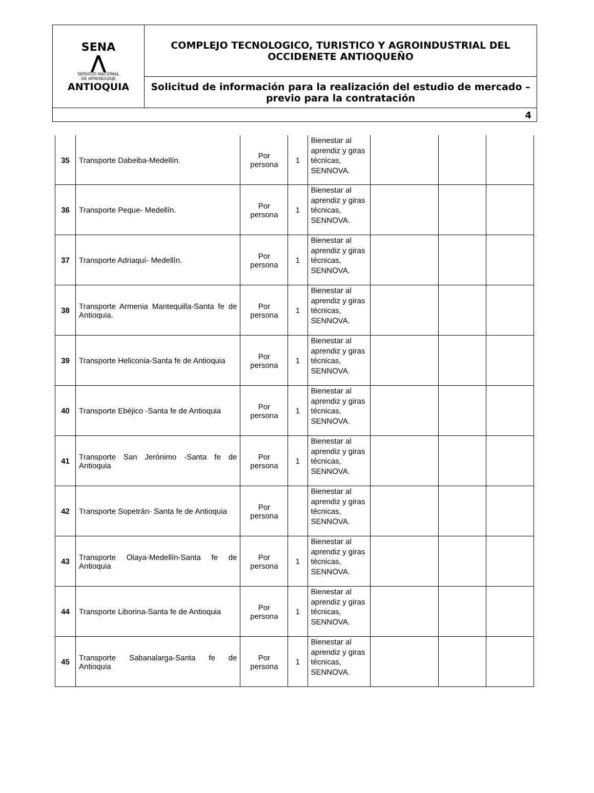| SENA ⋀ SERVICIO NACIONAL DE APRENDIZAJE ANTIOQUIA | COMPLEJO TECNOLOGICO, TURISTICO Y AGROINDUSTRIAL DEL OCCIDENETE ANTIOQUEÑO |
| | Solicitud de información para la realización del estudio de mercado – previo para la contratación |
| 4 | |
| 35 | Transporte Dabeiba-Medellín. | Por persona | 1 | Bienestar al aprendiz y giras técnicas, SENNOVA. | | | |
| 36 | Transporte Peque- Medellín. | Por persona | 1 | Bienestar al aprendiz y giras técnicas, SENNOVA. | | | |
| 37 | Transporte Adriaquí- Medellín. | Por persona | 1 | Bienestar al aprendiz y giras técnicas, SENNOVA. | | | |
| 38 | Transporte Armenia Mantequilla-Santa fe de Antioquia. | Por persona | 1 | Bienestar al aprendiz y giras técnicas, SENNOVA. | | | |
| 39 | Transporte Heliconia-Santa fe de Antioquia | Por persona | 1 | Bienestar al aprendiz y giras técnicas, SENNOVA. | | | |
| 40 | Transporte Ebéjico -Santa fe de Antioquia | Por persona | 1 | Bienestar al aprendiz y giras técnicas, SENNOVA. | | | |
| 41 | Transporte San Jerónimo -Santa fe de Antioquia | Por persona | 1 | Bienestar al aprendiz y giras técnicas, SENNOVA. | | | |
| 42 | Transporte Sopetrán- Santa fe de Antioquia | Por persona | | Bienestar al aprendiz y giras técnicas, SENNOVA. | | | |
| 43 | Transporte Olaya-Medellín-Santa fe de Antioquia | Por persona | 1 | Bienestar al aprendiz y giras técnicas, SENNOVA. | | | |
| 44 | Transporte Liborina-Santa fe de Antioquia | Por persona | 1 | Bienestar al aprendiz y giras técnicas, SENNOVA. | | | |
| 45 | Transporte Sabanalarga-Santa fe de Antioquia | Por persona | 1 | Bienestar al aprendiz y giras técnicas, SENNOVA. | | | |